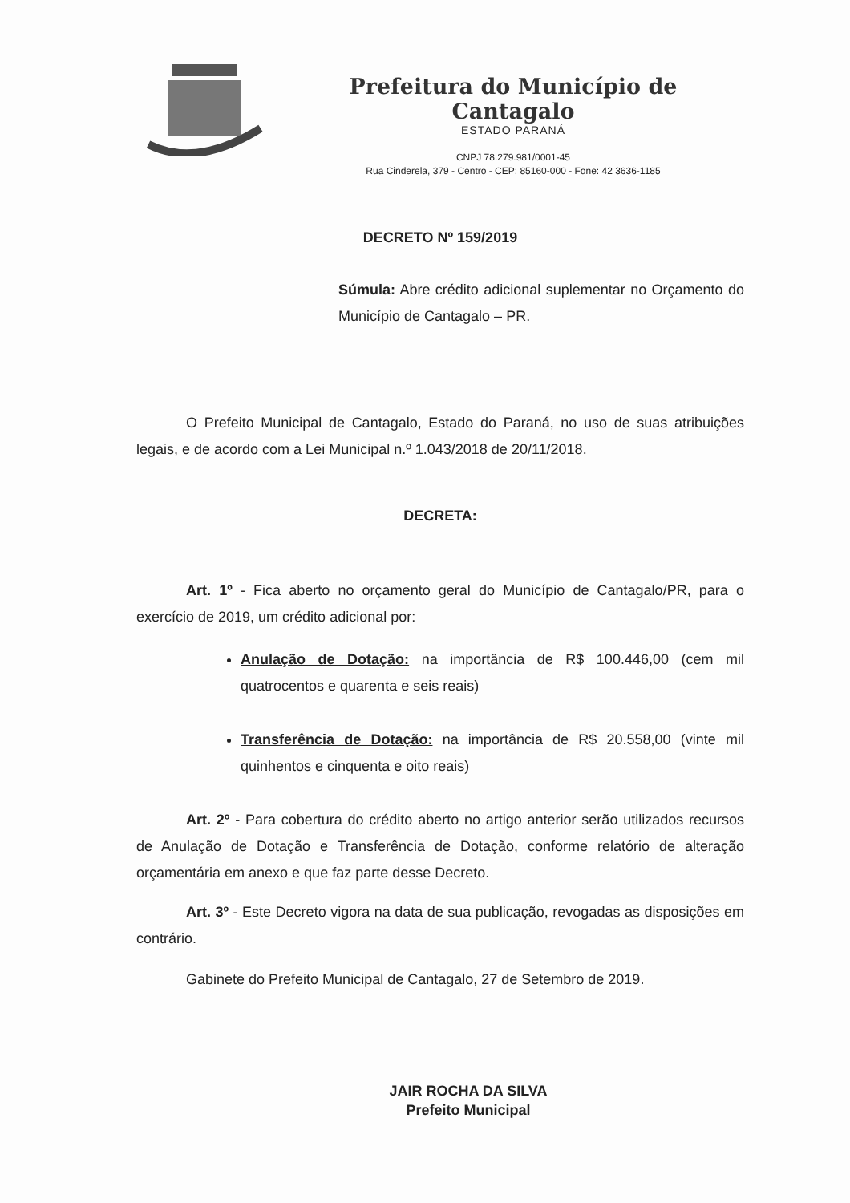Prefeitura do Município de Cantagalo
ESTADO PARANÁ
CNPJ 78.279.981/0001-45
Rua Cinderela, 379 - Centro - CEP: 85160-000 - Fone: 42 3636-1185
DECRETO Nº 159/2019
Súmula: Abre crédito adicional suplementar no Orçamento do Município de Cantagalo – PR.
O Prefeito Municipal de Cantagalo, Estado do Paraná, no uso de suas atribuições legais, e de acordo com a Lei Municipal n.º 1.043/2018 de 20/11/2018.
DECRETA:
Art. 1º - Fica aberto no orçamento geral do Município de Cantagalo/PR, para o exercício de 2019, um crédito adicional por:
Anulação de Dotação: na importância de R$ 100.446,00 (cem mil quatrocentos e quarenta e seis reais)
Transferência de Dotação: na importância de R$ 20.558,00 (vinte mil quinhentos e cinquenta e oito reais)
Art. 2º - Para cobertura do crédito aberto no artigo anterior serão utilizados recursos de Anulação de Dotação e Transferência de Dotação, conforme relatório de alteração orçamentária em anexo e que faz parte desse Decreto.
Art. 3º - Este Decreto vigora na data de sua publicação, revogadas as disposições em contrário.
Gabinete do Prefeito Municipal de Cantagalo, 27 de Setembro de 2019.
JAIR ROCHA DA SILVA
Prefeito Municipal